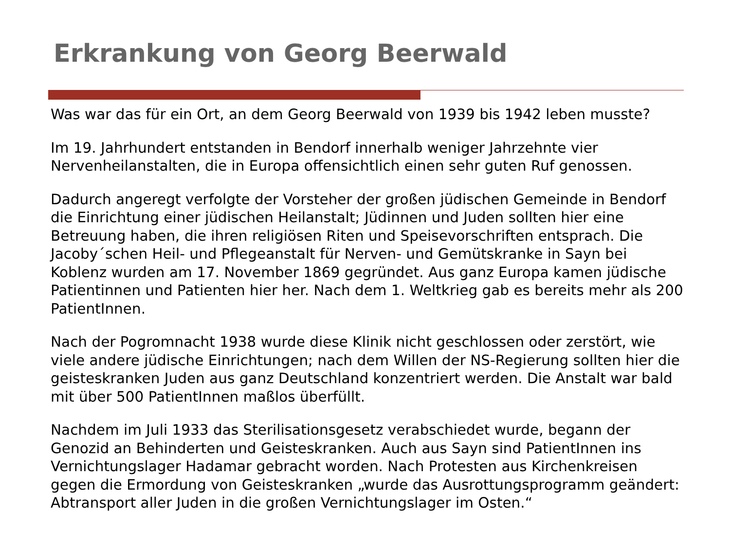Erkrankung von Georg Beerwald
Was war das für ein Ort, an dem Georg Beerwald von 1939 bis 1942 leben musste?
Im 19. Jahrhundert entstanden in Bendorf innerhalb weniger Jahrzehnte vier Nervenheilanstalten, die in Europa offensichtlich einen sehr guten Ruf genossen.
Dadurch angeregt verfolgte der Vorsteher der großen jüdischen Gemeinde in Bendorf die Einrichtung einer jüdischen Heilanstalt; Jüdinnen und Juden sollten hier eine Betreuung haben, die ihren religiösen Riten und Speisevorschriften entsprach. Die Jacoby´schen Heil- und Pflegeanstalt für Nerven- und Gemütskranke in Sayn bei Koblenz wurden am 17. November 1869 gegründet. Aus ganz Europa kamen jüdische Patientinnen und Patienten hier her. Nach dem 1. Weltkrieg gab es bereits mehr als 200 PatientInnen.
Nach der Pogromnacht 1938 wurde diese Klinik nicht geschlossen oder zerstört, wie viele andere jüdische Einrichtungen; nach dem Willen der NS-Regierung sollten hier die geisteskranken Juden aus ganz Deutschland konzentriert werden. Die Anstalt war bald mit über 500 PatientInnen maßlos überfüllt.
Nachdem im Juli 1933 das Sterilisationsgesetz verabschiedet wurde, begann der Genozid an Behinderten und Geisteskranken. Auch aus Sayn sind PatientInnen ins Vernichtungslager Hadamar gebracht worden. Nach Protesten aus Kirchenkreisen gegen die Ermordung von Geisteskranken „wurde das Ausrottungsprogramm geändert: Abtransport aller Juden in die großen Vernichtungslager im Osten.“